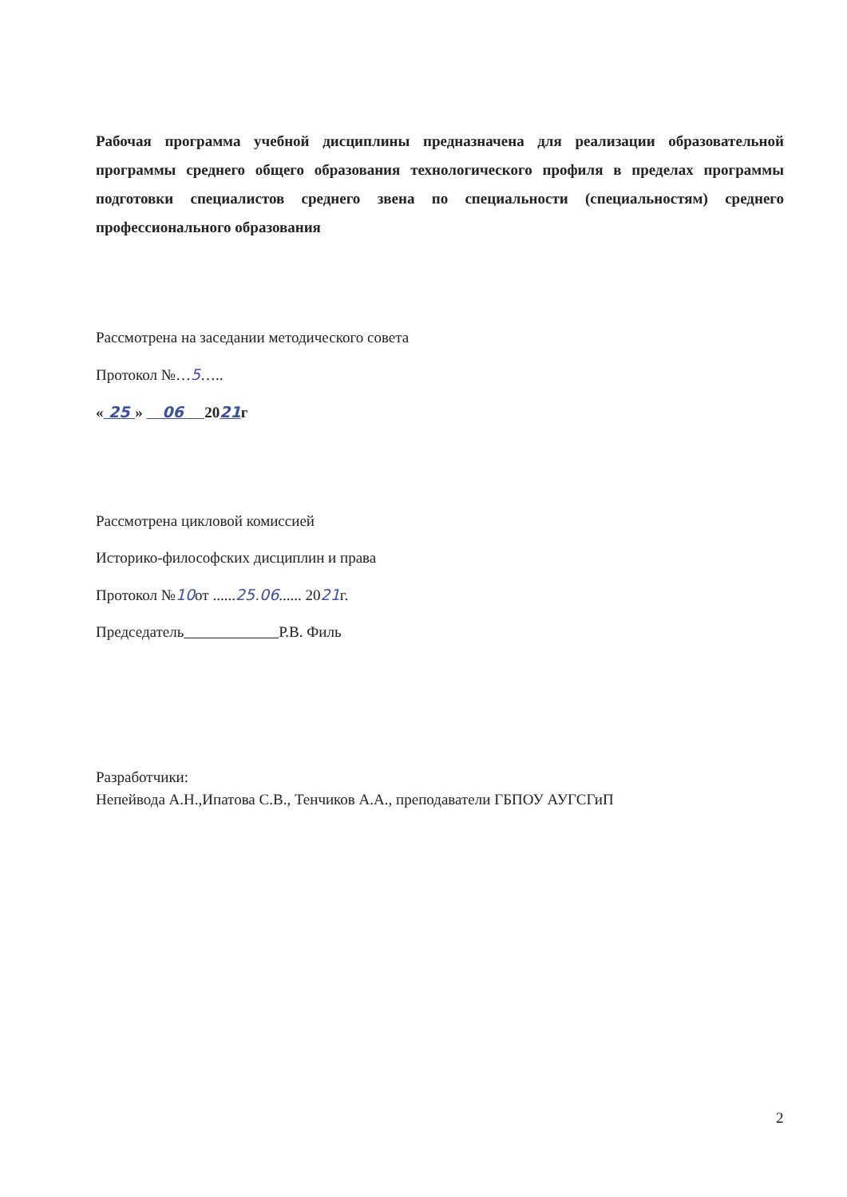Рабочая программа учебной дисциплины предназначена для реализации образовательной программы среднего общего образования технологического профиля в пределах программы подготовки специалистов среднего звена по специальности (специальностям) среднего профессионального образования
Рассмотрена на заседании методического совета
Протокол №…5…..
« 25 » 06 2021г
Рассмотрена цикловой комиссией
Историко-философских дисциплин и права
Протокол №10от ......25.06...... 2021г.
Председатель Р.В. Филь
Разработчики:
Непейвода А.Н.,Ипатова С.В., Тенчиков А.А., преподаватели ГБПОУ АУГСГиП
2